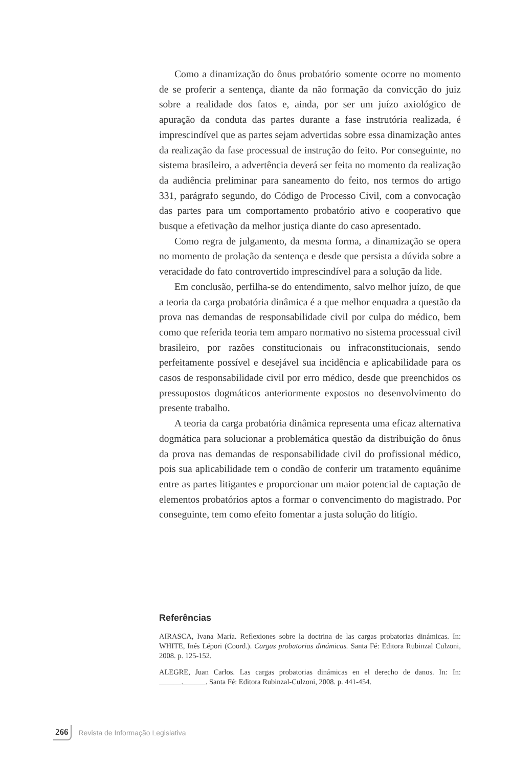Como a dinamização do ônus probatório somente ocorre no momento de se proferir a sentença, diante da não formação da convicção do juiz sobre a realidade dos fatos e, ainda, por ser um juízo axiológico de apuração da conduta das partes durante a fase instrutória realizada, é imprescindível que as partes sejam advertidas sobre essa dinamização antes da realização da fase processual de instrução do feito. Por conseguinte, no sistema brasileiro, a advertência deverá ser feita no momento da realização da audiência preliminar para saneamento do feito, nos termos do artigo 331, parágrafo segundo, do Código de Processo Civil, com a convocação das partes para um comportamento probatório ativo e cooperativo que busque a efetivação da melhor justiça diante do caso apresentado.
Como regra de julgamento, da mesma forma, a dinamização se opera no momento de prolação da sentença e desde que persista a dúvida sobre a veracidade do fato controvertido imprescindível para a solução da lide.
Em conclusão, perfilha-se do entendimento, salvo melhor juízo, de que a teoria da carga probatória dinâmica é a que melhor enquadra a questão da prova nas demandas de responsabilidade civil por culpa do médico, bem como que referida teoria tem amparo normativo no sistema processual civil brasileiro, por razões constitucionais ou infraconstitucionais, sendo perfeitamente possível e desejável sua incidência e aplicabilidade para os casos de responsabilidade civil por erro médico, desde que preenchidos os pressupostos dogmáticos anteriormente expostos no desenvolvimento do presente trabalho.
A teoria da carga probatória dinâmica representa uma eficaz alternativa dogmática para solucionar a problemática questão da distribuição do ônus da prova nas demandas de responsabilidade civil do profissional médico, pois sua aplicabilidade tem o condão de conferir um tratamento equânime entre as partes litigantes e proporcionar um maior potencial de captação de elementos probatórios aptos a formar o convencimento do magistrado. Por conseguinte, tem como efeito fomentar a justa solução do litígio.
Referências
AIRASCA, Ivana María. Reflexiones sobre la doctrina de las cargas probatorias dinámicas. In: WHITE, Inés Lépori (Coord.). Cargas probatorias dinámicas. Santa Fé: Editora Rubinzal Culzoni, 2008. p. 125-152.
ALEGRE, Juan Carlos. Las cargas probatorias dinámicas en el derecho de danos. In: In: ______.______. Santa Fé: Editora Rubinzal-Culzoni, 2008. p. 441-454.
266 Revista de Informação Legislativa